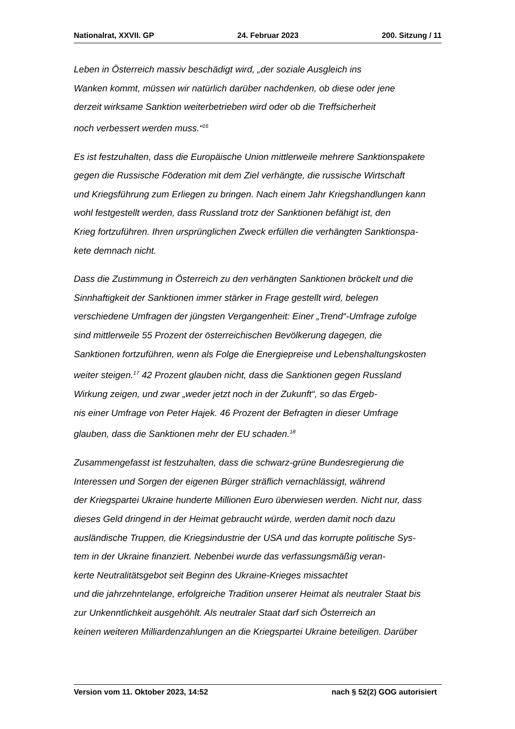Nationalrat, XXVII. GP 24. Februar 2023 200. Sitzung / 11
Leben in Österreich massiv beschädigt wird, „der soziale Ausgleich ins
Wanken kommt, müssen wir natürlich darüber nachdenken, ob diese oder jene
derzeit wirksame Sanktion weiterbetrieben wird oder ob die Treffsicherheit
noch verbessert werden muss.“<sup>16</sup>
Es ist festzuhalten, dass die Europäische Union mittlerweile mehrere Sanktionspakete
gegen die Russische Föderation mit dem Ziel verhängte, die russische Wirtschaft
und Kriegsführung zum Erliegen zu bringen. Nach einem Jahr Kriegshandlungen kann
wohl festgestellt werden, dass Russland trotz der Sanktionen befähigt ist, den
Krieg fortzuführen. Ihren ursprünglichen Zweck erfüllen die verhängten Sanktionspa-
kete demnach nicht.
Dass die Zustimmung in Österreich zu den verhängten Sanktionen bröckelt und die
Sinnhaftigkeit der Sanktionen immer stärker in Frage gestellt wird, belegen
verschiedene Umfragen der jüngsten Vergangenheit: Einer „Trend“-Umfrage zufolge
sind mittlerweile 55 Prozent der österreichischen Bevölkerung dagegen, die
Sanktionen fortzuführen, wenn als Folge die Energiepreise und Lebenshaltungskosten
weiter steigen.<sup>17</sup> 42 Prozent glauben nicht, dass die Sanktionen gegen Russland
Wirkung zeigen, und zwar „weder jetzt noch in der Zukunft“, so das Ergeb-
nis einer Umfrage von Peter Hajek. 46 Prozent der Befragten in dieser Umfrage
glauben, dass die Sanktionen mehr der EU schaden.<sup>18</sup>
Zusammengefasst ist festzuhalten, dass die schwarz-grüne Bundesregierung die
Interessen und Sorgen der eigenen Bürger sträflich vernachlässigt, während
der Kriegspartei Ukraine hunderte Millionen Euro überwiesen werden. Nicht nur, dass
dieses Geld dringend in der Heimat gebraucht würde, werden damit noch dazu
ausländische Truppen, die Kriegsindustrie der USA und das korrupte politische Sys-
tem in der Ukraine finanziert. Nebenbei wurde das verfassungsmäßig veran-
kerte Neutralitätsgebot seit Beginn des Ukraine-Krieges missachtet
und die jahrzehntelange, erfolgreiche Tradition unserer Heimat als neutraler Staat bis
zur Unkenntlichkeit ausgehöhlt. Als neutraler Staat darf sich Österreich an
keinen weiteren Milliardenzahlungen an die Kriegspartei Ukraine beteiligen. Darüber
Version vom 11. Oktober 2023, 14:52 nach § 52(2) GOG autorisiert